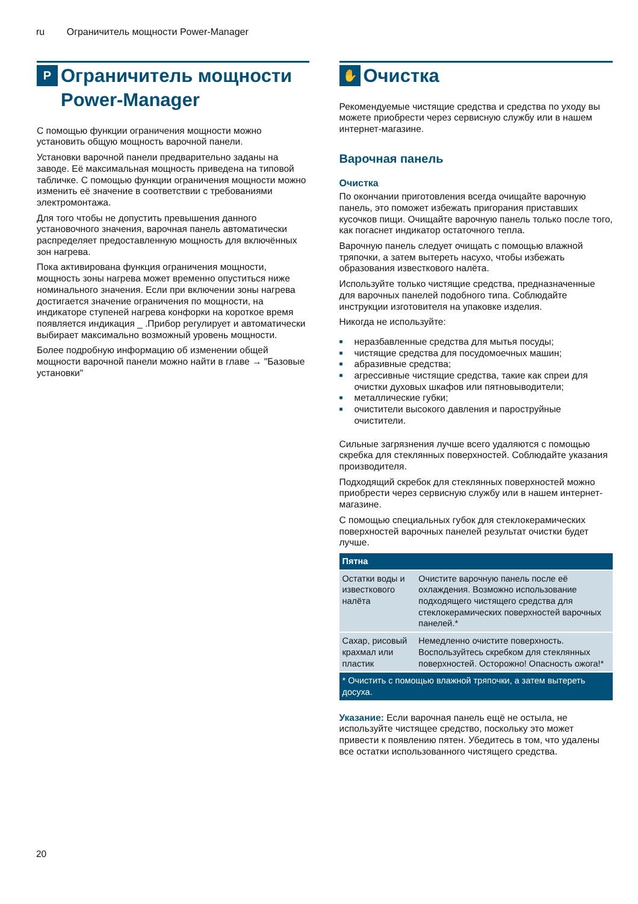ru Ограничитель мощности Power-Manager
P
Ограничитель мощности Power-Manager
С помощью функции ограничения мощности можно установить общую мощность варочной панели.
Установки варочной панели предварительно заданы на заводе. Её максимальная мощность приведена на типовой табличке. С помощью функции ограничения мощности можно изменить её значение в соответствии с требованиями электромонтажа.
Для того чтобы не допустить превышения данного установочного значения, варочная панель автоматически распределяет предоставленную мощность для включённых зон нагрева.
Пока активирована функция ограничения мощности, мощность зоны нагрева может временно опуститься ниже номинального значения. Если при включении зоны нагрева достигается значение ограничения по мощности, на индикаторе ступеней нагрева конфорки на короткое время появляется индикация _ .Прибор регулирует и автоматически выбирает максимально возможный уровень мощности.
Более подробную информацию об изменении общей мощности варочной панели можно найти в главе → "Базовые установки"
✋
Очистка
Рекомендуемые чистящие средства и средства по уходу вы можете приобрести через сервисную службу или в нашем интернет-магазине.
Варочная панель
Очистка
По окончании приготовления всегда очищайте варочную панель, это поможет избежать пригорания приставших кусочков пищи. Очищайте варочную панель только после того, как погаснет индикатор остаточного тепла.
Варочную панель следует очищать с помощью влажной тряпочки, а затем вытереть насухо, чтобы избежать образования известкового налёта.
Используйте только чистящие средства, предназначенные для варочных панелей подобного типа. Соблюдайте инструкции изготовителя на упаковке изделия.
Никогда не используйте:
■ неразбавленные средства для мытья посуды;
■ чистящие средства для посудомоечных машин;
■ абразивные средства;
■ агрессивные чистящие средства, такие как спреи для очистки духовых шкафов или пятновыводители;
■ металлические губки;
■ очистители высокого давления и пароструйные очистители.
Сильные загрязнения лучше всего удаляются с помощью скребка для стеклянных поверхностей. Соблюдайте указания производителя.
Подходящий скребок для стеклянных поверхностей можно приобрести через сервисную службу или в нашем интернет-магазине.
С помощью специальных губок для стеклокерамических поверхностей варочных панелей результат очистки будет лучше.
| Пятна | |
| --- | --- |
| Остатки воды и известкового налёта | Очистите варочную панель после её охлаждения. Возможно использование подходящего чистящего средства для стеклокерамических поверхностей варочных панелей.* |
| Сахар, рисовый крахмал или пластик | Немедленно очистите поверхность. Воспользуйтесь скребком для стеклянных поверхностей. Осторожно! Опасность ожога!* |
| * Очистить с помощью влажной тряпочки, а затем вытереть досуха. | |
Указание: Если варочная панель ещё не остыла, не используйте чистящее средство, поскольку это может привести к появлению пятен. Убедитесь в том, что удалены все остатки использованного чистящего средства.
20